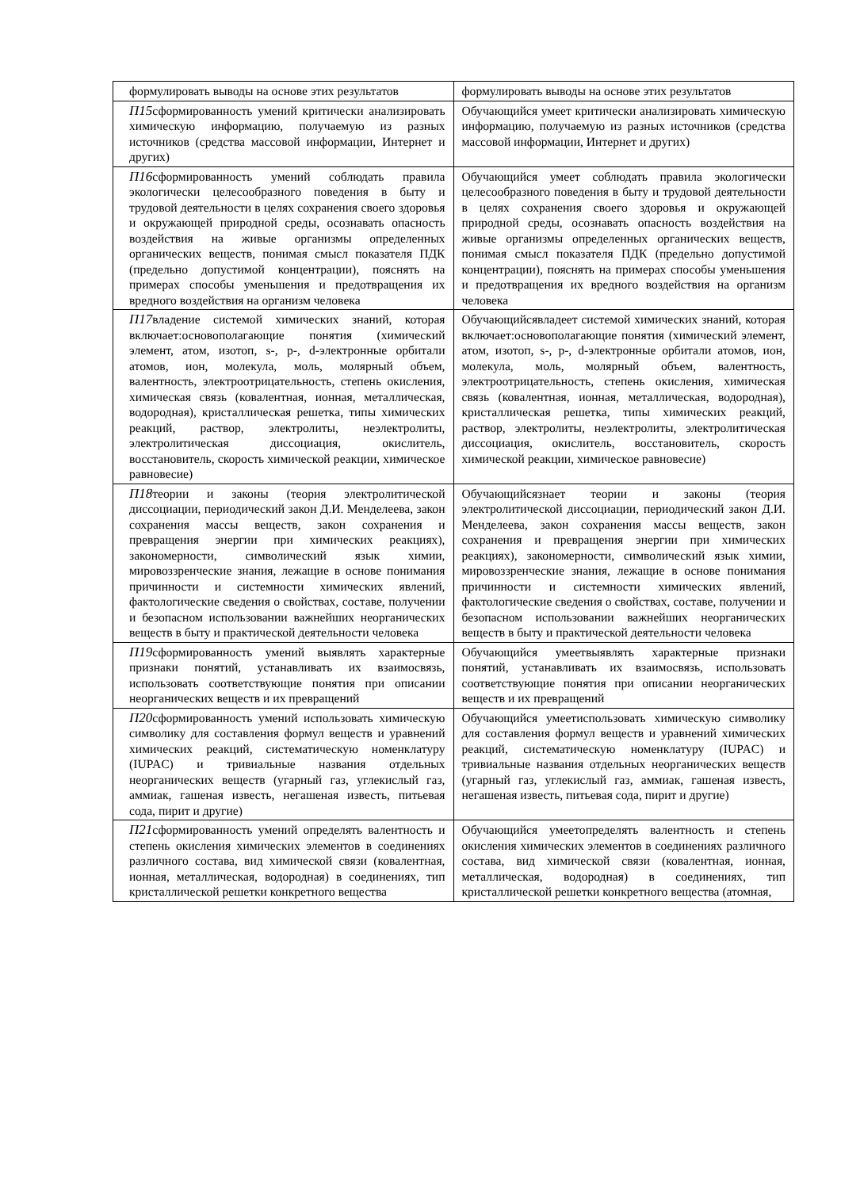| формулировать выводы на основе этих результатов | формулировать выводы на основе этих результатов |
| П15 сформированность умений критически анализировать химическую информацию, получаемую из разных источников (средства массовой информации, Интернет и других) | Обучающийся умеет критически анализировать химическую информацию, получаемую из разных источников (средства массовой информации, Интернет и других) |
| П16 сформированность умений соблюдать правила экологически целесообразного поведения в быту и трудовой деятельности в целях сохранения своего здоровья и окружающей природной среды, осознавать опасность воздействия на живые организмы определенных органических веществ, понимая смысл показателя ПДК (предельно допустимой концентрации), пояснять на примерах способы уменьшения и предотвращения их вредного воздействия на организм человека | Обучающийся умеет соблюдать правила экологически целесообразного поведения в быту и трудовой деятельности в целях сохранения своего здоровья и окружающей природной среды, осознавать опасность воздействия на живые организмы определенных органических веществ, понимая смысл показателя ПДК (предельно допустимой концентрации), пояснять на примерах способы уменьшения и предотвращения их вредного воздействия на организм человека |
| П17 владение системой химических знаний, которая включает:основополагающие понятия (химический элемент, атом, изотоп, s-, p-, d-электронные орбитали атомов, ион, молекула, моль, молярный объем, валентность, электроотрицательность, степень окисления, химическая связь (ковалентная, ионная, металлическая, водородная), кристаллическая решетка, типы химических реакций, раствор, электролиты, неэлектролиты, электролитическая диссоциация, окислитель, восстановитель, скорость химической реакции, химическое равновесие) | Обучающийсявладеет системой химических знаний, которая включает:основополагающие понятия (химический элемент, атом, изотоп, s-, p-, d-электронные орбитали атомов, ион, молекула, моль, молярный объем, валентность, электроотрицательность, степень окисления, химическая связь (ковалентная, ионная, металлическая, водородная), кристаллическая решетка, типы химических реакций, раствор, электролиты, неэлектролиты, электролитическая диссоциация, окислитель, восстановитель, скорость химической реакции, химическое равновесие) |
| П18 теории и законы (теория электролитической диссоциации, периодический закон Д.И. Менделеева, закон сохранения массы веществ, закон сохранения и превращения энергии при химических реакциях), закономерности, символический язык химии, мировоззренческие знания, лежащие в основе понимания причинности и системности химических явлений, фактологические сведения о свойствах, составе, получении и безопасном использовании важнейших неорганических веществ в быту и практической деятельности человека | Обучающийсязнает теории и законы (теория электролитической диссоциации, периодический закон Д.И. Менделеева, закон сохранения массы веществ, закон сохранения и превращения энергии при химических реакциях), закономерности, символический язык химии, мировоззренческие знания, лежащие в основе понимания причинности и системности химических явлений, фактологические сведения о свойствах, составе, получении и безопасном использовании важнейших неорганических веществ в быту и практической деятельности человека |
| П19 сформированность умений выявлять характерные признаки понятий, устанавливать их взаимосвязь, использовать соответствующие понятия при описании неорганических веществ и их превращений | Обучающийся умеетвыявлять характерные признаки понятий, устанавливать их взаимосвязь, использовать соответствующие понятия при описании неорганических веществ и их превращений |
| П20 сформированность умений использовать химическую символику для составления формул веществ и уравнений химических реакций, систематическую номенклатуру (IUPAC) и тривиальные названия отдельных неорганических веществ (угарный газ, углекислый газ, аммиак, гашеная известь, негашеная известь, питьевая сода, пирит и другие) | Обучающийся умеетиспользовать химическую символику для составления формул веществ и уравнений химических реакций, систематическую номенклатуру (IUPAC) и тривиальные названия отдельных неорганических веществ (угарный газ, углекислый газ, аммиак, гашеная известь, негашеная известь, питьевая сода, пирит и другие) |
| П21 сформированность умений определять валентность и степень окисления химических элементов в соединениях различного состава, вид химической связи (ковалентная, ионная, металлическая, водородная) в соединениях, тип кристаллической решетки конкретного вещества | Обучающийся умеетопределять валентность и степень окисления химических элементов в соединениях различного состава, вид химической связи (ковалентная, ионная, металлическая, водородная) в соединениях, тип кристаллической решетки конкретного вещества (атомная, |